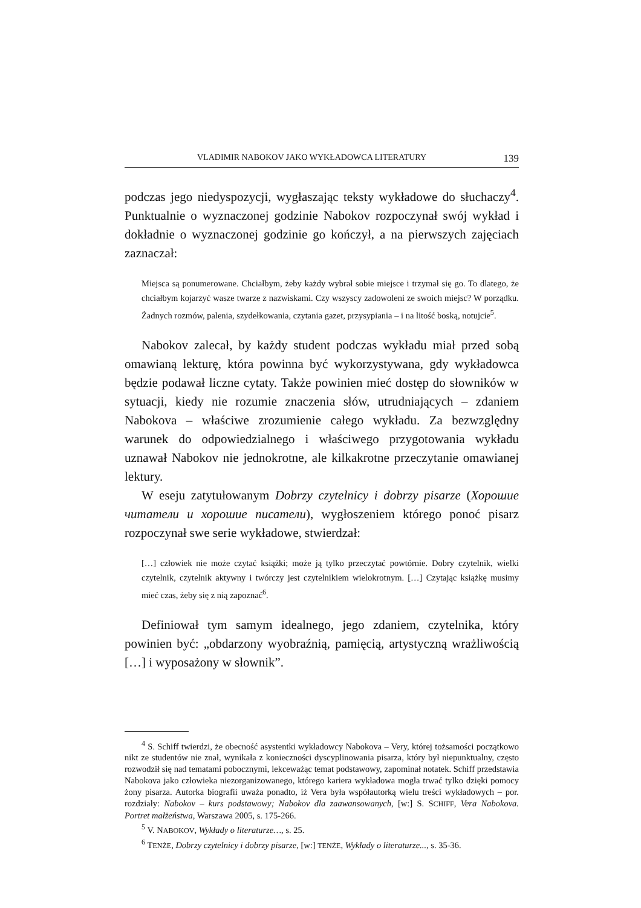VLADIMIR NABOKOV JAKO WYKŁADOWCA LITERATURY 139
podczas jego niedyspozycji, wygłaszając teksty wykładowe do słuchaczy<sup>4</sup>. Punktualnie o wyznaczonej godzinie Nabokov rozpoczynał swój wykład i dokładnie o wyznaczonej godzinie go kończył, a na pierwszych zajęciach zaznaczał:
Miejsca są ponumerowane. Chciałbym, żeby każdy wybrał sobie miejsce i trzymał się go. To dlatego, że chciałbym kojarzyć wasze twarze z nazwiskami. Czy wszyscy zadowoleni ze swoich miejsc? W porządku. Żadnych rozmów, palenia, szydełkowania, czytania gazet, przysypiania – i na litość boską, notujcie<sup>5</sup>.
Nabokov zalecał, by każdy student podczas wykładu miał przed sobą omawianą lekturę, która powinna być wykorzystywana, gdy wykładowca będzie podawał liczne cytaty. Także powinien mieć dostęp do słowników w sytuacji, kiedy nie rozumie znaczenia słów, utrudniających – zdaniem Nabokova – właściwe zrozumienie całego wykładu. Za bezwzględny warunek do odpowiedzialnego i właściwego przygotowania wykładu uznawał Nabokov nie jednokrotne, ale kilkakrotne przeczytanie omawianej lektury.
W eseju zatytułowanym Dobrzy czytelnicy i dobrzy pisarze (Хорошие читатели и хорошие писатели), wygłoszeniem którego ponoć pisarz rozpoczynał swe serie wykładowe, stwierdzał:
[…] człowiek nie może czytać książki; może ją tylko przeczytać powtórnie. Dobry czytelnik, wielki czytelnik, czytelnik aktywny i twórczy jest czytelnikiem wielokrotnym. […] Czytając książkę musimy mieć czas, żeby się z nią zapoznać<sup>6</sup>.
Definiował tym samym idealnego, jego zdaniem, czytelnika, który powinien być: „obdarzony wyobraźnią, pamięcią, artystyczną wrażliwością […] i wyposażony w słownik”.
<sup>4</sup> S. Schiff twierdzi, że obecność asystentki wykładowcy Nabokova – Very, której tożsamości początkowo nikt ze studentów nie znał, wynikała z konieczności dyscyplinowania pisarza, który był niepunktualny, często rozwodził się nad tematami pobocznymi, lekceważąc temat podstawowy, zapominał notatek. Schiff przedstawia Nabokova jako człowieka niezorganizowanego, którego kariera wykładowa mogła trwać tylko dzięki pomocy żony pisarza. Autorka biografii uważa ponadto, iż Vera była współautorką wielu treści wykładowych – por. rozdziały: Nabokov – kurs podstawowy; Nabokov dla zaawansowanych, [w:] S. SCHIFF, Vera Nabokova. Portret małżeństwa, Warszawa 2005, s. 175-266.
<sup>5</sup> V. NABOKOV, Wykłady o literaturze…, s. 25.
<sup>6</sup> TENŻE, Dobrzy czytelnicy i dobrzy pisarze, [w:] TENŻE, Wykłady o literaturze..., s. 35-36.